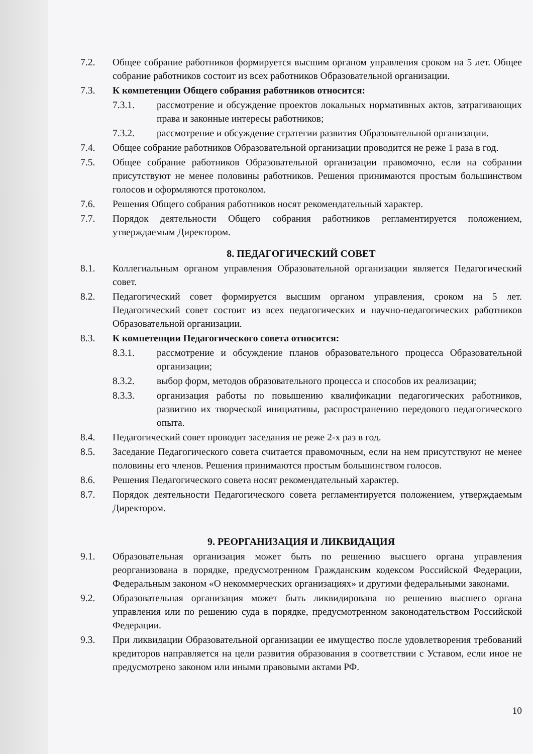7.2. Общее собрание работников формируется высшим органом управления сроком на 5 лет. Общее собрание работников состоит из всех работников Образовательной организации.
7.3. К компетенции Общего собрания работников относится:
7.3.1. рассмотрение и обсуждение проектов локальных нормативных актов, затрагивающих права и законные интересы работников;
7.3.2. рассмотрение и обсуждение стратегии развития Образовательной организации.
7.4. Общее собрание работников Образовательной организации проводится не реже 1 раза в год.
7.5. Общее собрание работников Образовательной организации правомочно, если на собрании присутствуют не менее половины работников. Решения принимаются простым большинством голосов и оформляются протоколом.
7.6. Решения Общего собрания работников носят рекомендательный характер.
7.7. Порядок деятельности Общего собрания работников регламентируется положением, утверждаемым Директором.
8. ПЕДАГОГИЧЕСКИЙ СОВЕТ
8.1. Коллегиальным органом управления Образовательной организации является Педагогический совет.
8.2. Педагогический совет формируется высшим органом управления, сроком на 5 лет. Педагогический совет состоит из всех педагогических и научно-педагогических работников Образовательной организации.
8.3. К компетенции Педагогического совета относится:
8.3.1. рассмотрение и обсуждение планов образовательного процесса Образовательной организации;
8.3.2. выбор форм, методов образовательного процесса и способов их реализации;
8.3.3. организация работы по повышению квалификации педагогических работников, развитию их творческой инициативы, распространению передового педагогического опыта.
8.4. Педагогический совет проводит заседания не реже 2-х раз в год.
8.5. Заседание Педагогического совета считается правомочным, если на нем присутствуют не менее половины его членов. Решения принимаются простым большинством голосов.
8.6. Решения Педагогического совета носят рекомендательный характер.
8.7. Порядок деятельности Педагогического совета регламентируется положением, утверждаемым Директором.
9. РЕОРГАНИЗАЦИЯ И ЛИКВИДАЦИЯ
9.1. Образовательная организация может быть по решению высшего органа управления реорганизована в порядке, предусмотренном Гражданским кодексом Российской Федерации, Федеральным законом «О некоммерческих организациях» и другими федеральными законами.
9.2. Образовательная организация может быть ликвидирована по решению высшего органа управления или по решению суда в порядке, предусмотренном законодательством Российской Федерации.
9.3. При ликвидации Образовательной организации ее имущество после удовлетворения требований кредиторов направляется на цели развития образования в соответствии с Уставом, если иное не предусмотрено законом или иными правовыми актами РФ.
10